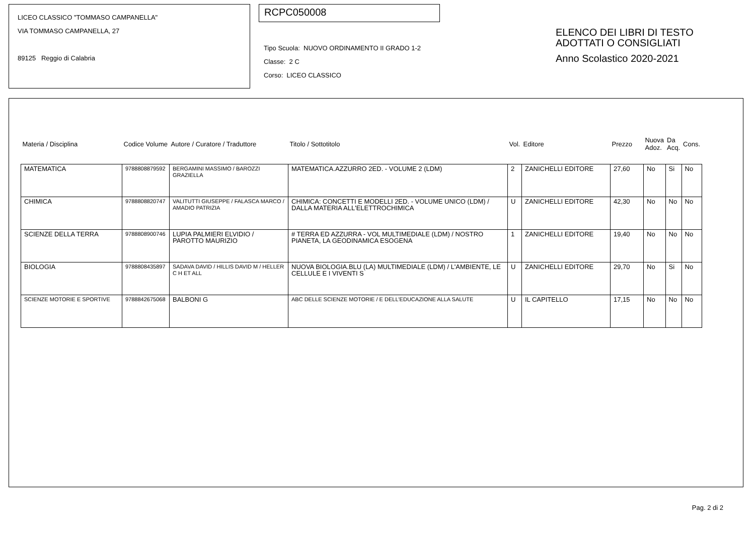LICEO CLASSICO "TOMMASO CAMPANELLA"
VIA TOMMASO CAMPANELLA, 27
89125 Reggio di Calabria
RCPC050008
Tipo Scuola: NUOVO ORDINAMENTO II GRADO 1-2
Classe: 2 C
Corso: LICEO CLASSICO
ELENCO DEI LIBRI DI TESTO
ADOTTATI O CONSIGLIATI
Anno Scolastico 2020-2021
| Materia / Disciplina | Codice Volume | Autore / Curatore / Traduttore | Titolo / Sottotitolo | Vol. | Editore | Prezzo | Nuova Adoz. | Da Acq. | Cons. |
| --- | --- | --- | --- | --- | --- | --- | --- | --- | --- |
| MATEMATICA | 9788808879592 | BERGAMINI MASSIMO / BAROZZI GRAZIELLA | MATEMATICA.AZZURRO 2ED. - VOLUME 2 (LDM) | 2 | ZANICHELLI EDITORE | 27,60 | No | Si | No |
| CHIMICA | 9788808820747 | VALITUTTI GIUSEPPE / FALASCA MARCO / AMADIO PATRIZIA | CHIMICA: CONCETTI E MODELLI 2ED. - VOLUME UNICO (LDM) / DALLA MATERIA ALL'ELETTROCHIMICA | U | ZANICHELLI EDITORE | 42,30 | No | No | No |
| SCIENZE DELLA TERRA | 9788808900746 | LUPIA PALMIERI ELVIDIO / PAROTTO MAURIZIO | # TERRA ED AZZURRA - VOL MULTIMEDIALE (LDM) / NOSTRO PIANETA, LA GEODINAMICA ESOGENA | 1 | ZANICHELLI EDITORE | 19,40 | No | No | No |
| BIOLOGIA | 9788808435897 | SADAVA DAVID / HILLIS DAVID M / HELLER C H ET ALL | NUOVA BIOLOGIA.BLU (LA) MULTIMEDIALE (LDM) / L'AMBIENTE, LE CELLULE E I VIVENTI S | U | ZANICHELLI EDITORE | 29,70 | No | Si | No |
| SCIENZE MOTORIE E SPORTIVE | 9788842675068 | BALBONI G | ABC DELLE SCIENZE MOTORIE / E DELL'EDUCAZIONE ALLA SALUTE | U | IL CAPITELLO | 17,15 | No | No | No |
Pag. 2 di 2